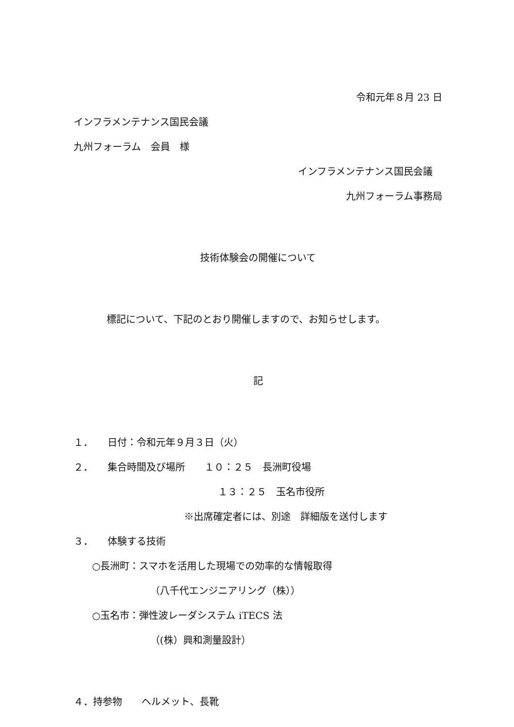令和元年８月 23 日
インフラメンテナンス国民会議
九州フォーラム　会員　様
インフラメンテナンス国民会議
九州フォーラム事務局
技術体験会の開催について
標記について、下記のとおり開催しますので、お知らせします。
記
１．　　日付：令和元年９月３日（火）
２．　　集合時間及び場所　　１０：２５　長洲町役場
１３：２５　玉名市役所
※出席確定者には、別途　詳細版を送付します
３．　　体験する技術
○長洲町：スマホを活用した現場での効率的な情報取得
（八千代エンジニアリング（株））
○玉名市：弾性波レーダシステム iTECS 法
（(株）興和測量設計）
４．持参物　　ヘルメット、長靴